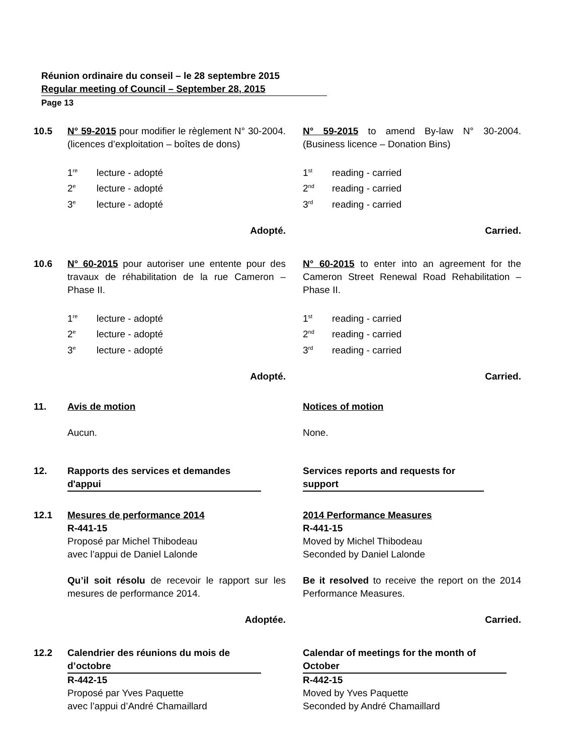Réunion ordinaire du conseil – le 28 septembre 2015
Regular meeting of Council – September 28, 2015
Page 13
10.5 N° 59-2015 pour modifier le règlement N° 30-2004. (licences d’exploitation – boîtes de dons)
N° 59-2015 to amend By-law N° 30-2004. (Business licence – Donation Bins)
1<sup>re</sup> lecture - adopté
2<sup>e</sup> lecture - adopté
3<sup>e</sup> lecture - adopté
1<sup>st</sup> reading - carried
2<sup>nd</sup> reading - carried
3<sup>rd</sup> reading - carried
Adopté. Carried.
10.6 N° 60-2015 pour autoriser une entente pour des travaux de réhabilitation de la rue Cameron – Phase II.
N° 60-2015 to enter into an agreement for the Cameron Street Renewal Road Rehabilitation – Phase II.
1<sup>re</sup> lecture - adopté
2<sup>e</sup> lecture - adopté
3<sup>e</sup> lecture - adopté
1<sup>st</sup> reading - carried
2<sup>nd</sup> reading - carried
3<sup>rd</sup> reading - carried
Adopté. Carried.
11. Avis de motion Notices of motion
Aucun. None.
12. Rapports des services et demandes
d'appui
Services reports and requests for
support
12.1 Mesures de performance 2014
R-441-15
Proposé par Michel Thibodeau
avec l’appui de Daniel Lalonde
2014 Performance Measures
R-441-15
Moved by Michel Thibodeau
Seconded by Daniel Lalonde
Qu’il soit résolu de recevoir le rapport sur les mesures de performance 2014.
Be it resolved to receive the report on the 2014 Performance Measures.
Adoptée. Carried.
12.2 Calendrier des réunions du mois de
d’octobre
R-442-15
Proposé par Yves Paquette
avec l’appui d’André Chamaillard
Calendar of meetings for the month of
October
R-442-15
Moved by Yves Paquette
Seconded by André Chamaillard